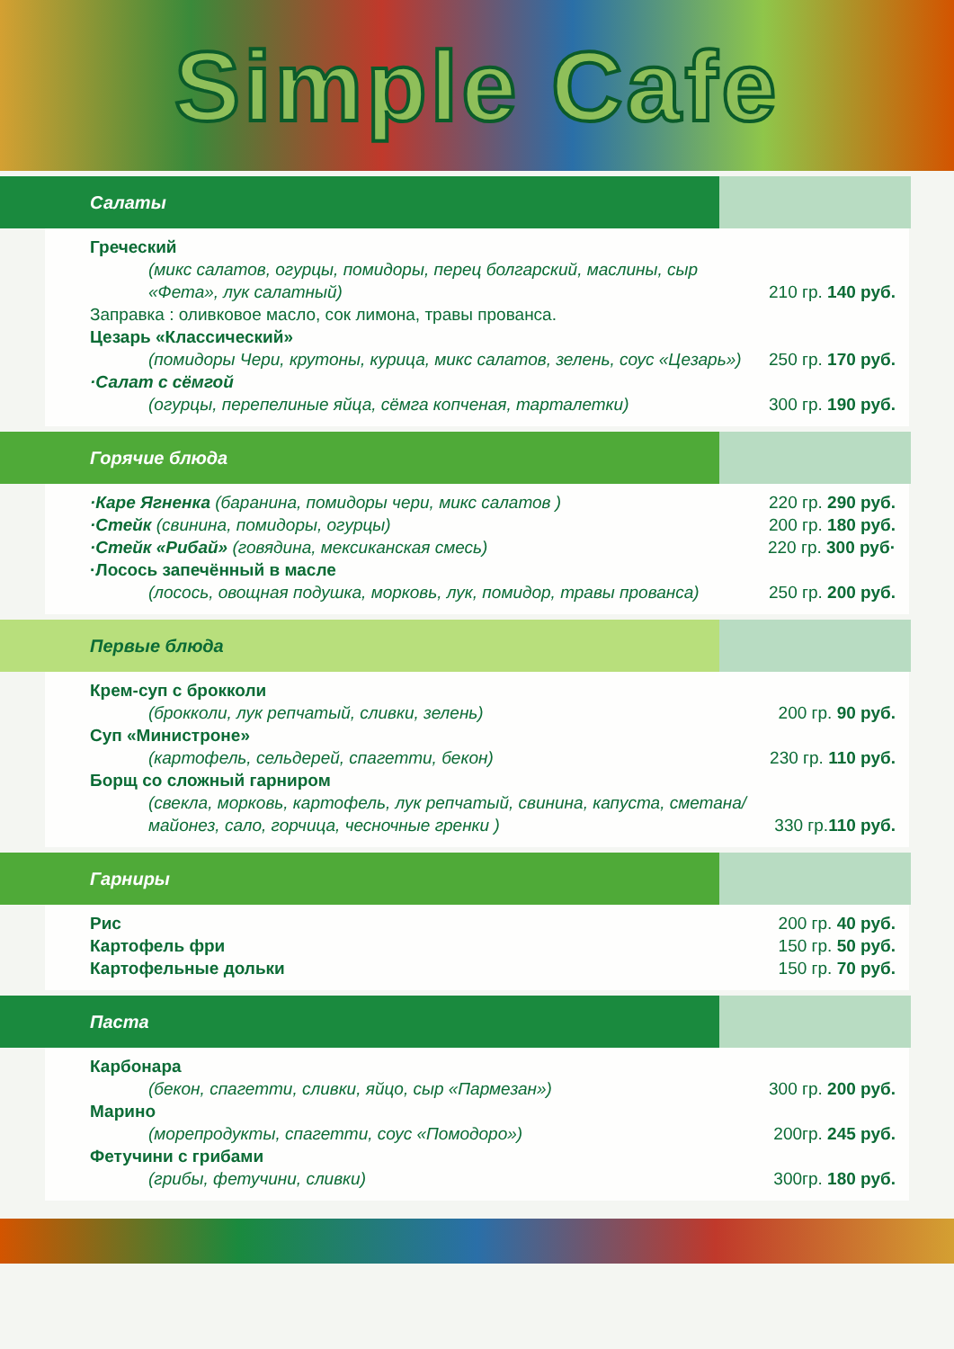Simple Cafe
Салаты
Греческий
(микс салатов, огурцы, помидоры, перец болгарский, маслины, сыр «Фета», лук салатный)
210 гр. 140 руб.
Заправка : оливковое масло, сок лимона, травы прованса.
Цезарь «Классический»
(помидоры Чери, крутоны, курица, микс салатов, зелень, соус «Цезарь»)
250 гр. 170 руб.
·Салат с сёмгой
(огурцы, перепелиные яйца, сёмга копченая, тарталетки)
300 гр. 190 руб.
Горячие блюда
·Каре Ягненка (баранина, помидоры чери, микс салатов )
220 гр. 290 руб.
·Стейк (свинина, помидоры, огурцы)
200 гр. 180 руб.
·Стейк «Рибай» (говядина, мексиканская смесь)
220 гр. 300 руб·
·Лосось запечённый в масле
(лосось, овощная подушка, морковь, лук, помидор, травы прованса)
250 гр. 200 руб.
Первые блюда
Крем-суп с брокколи
(брокколи, лук репчатый, сливки, зелень)
200 гр. 90 руб.
Суп «Министроне»
(картофель, сельдерей, спагетти, бекон)
230 гр. 110 руб.
Борщ со сложный гарниром
(свекла, морковь, картофель, лук репчатый, свинина, капуста, сметана/ майонез, сало, горчица, чесночные гренки )
330 гр.110 руб.
Гарниры
Рис
200 гр. 40 руб.
Картофель фри
150 гр. 50 руб.
Картофельные дольки
150 гр. 70 руб.
Паста
Карбонара
(бекон, спагетти, сливки, яйцо, сыр «Пармезан»)
300 гр. 200 руб.
Марино
(морепродукты, спагетти, соус «Помодоро»)
200гр. 245 руб.
Фетучини с грибами
(грибы, фетучини, сливки)
300гр. 180 руб.